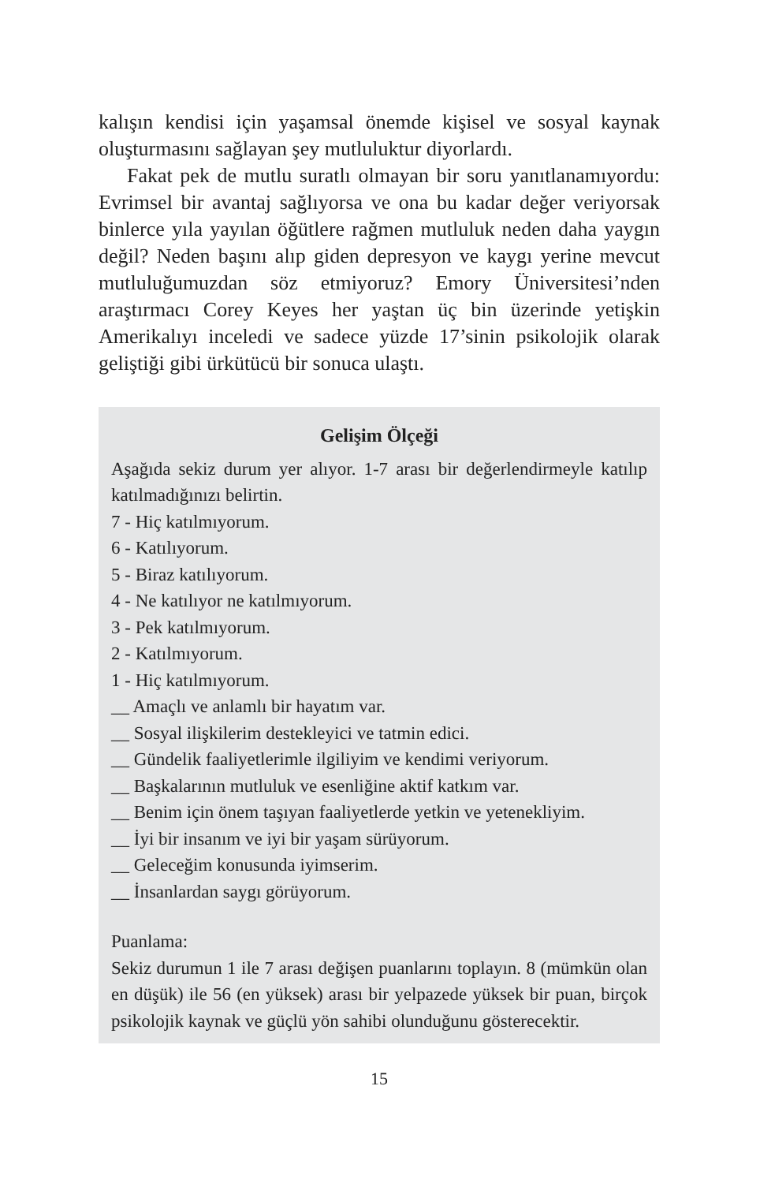kalışın kendisi için yaşamsal önemde kişisel ve sosyal kaynak oluşturmasını sağlayan şey mutluluktur diyorlardı.
Fakat pek de mutlu suratlı olmayan bir soru yanıtlanamıyordu: Evrimsel bir avantaj sağlıyorsa ve ona bu kadar değer veriyorsak binlerce yıla yayılan öğütlere rağmen mutluluk neden daha yaygın değil? Neden başını alıp giden depresyon ve kaygı yerine mevcut mutluluğumuzdan söz etmiyoruz? Emory Üniversitesi’nden araştırmacı Corey Keyes her yaştan üç bin üzerinde yetişkin Amerikalıyı inceledi ve sadece yüzde 17’sinin psikolojik olarak geliştiği gibi ürkütücü bir sonuca ulaştı.
Gelişim Ölçeği
Aşağıda sekiz durum yer alıyor. 1-7 arası bir değerlendirmeyle katılıp katılmadığınızı belirtin.
7 - Hiç katılmıyorum.
6 - Katılıyorum.
5 - Biraz katılıyorum.
4 - Ne katılıyor ne katılmıyorum.
3 - Pek katılmıyorum.
2 - Katılmıyorum.
1 - Hiç katılmıyorum.
__ Amaçlı ve anlamlı bir hayatım var.
__ Sosyal ilişkilerim destekleyici ve tatmin edici.
__ Gündelik faaliyetlerimle ilgiliyim ve kendimi veriyorum.
__ Başkalarının mutluluk ve esenliğine aktif katkım var.
__ Benim için önem taşıyan faaliyetlerde yetkin ve yetenekliyim.
__ İyi bir insanım ve iyi bir yaşam sürüyorum.
__ Geleceğim konusunda iyimserim.
__ İnsanlardan saygı görüyorum.
Puanlama:
Sekiz durumun 1 ile 7 arası değişen puanlarını toplayın. 8 (mümkün olan en düşük) ile 56 (en yüksek) arası bir yelpazede yüksek bir puan, birçok psikolojik kaynak ve güçlü yön sahibi olunduğunu gösterecektir.
15